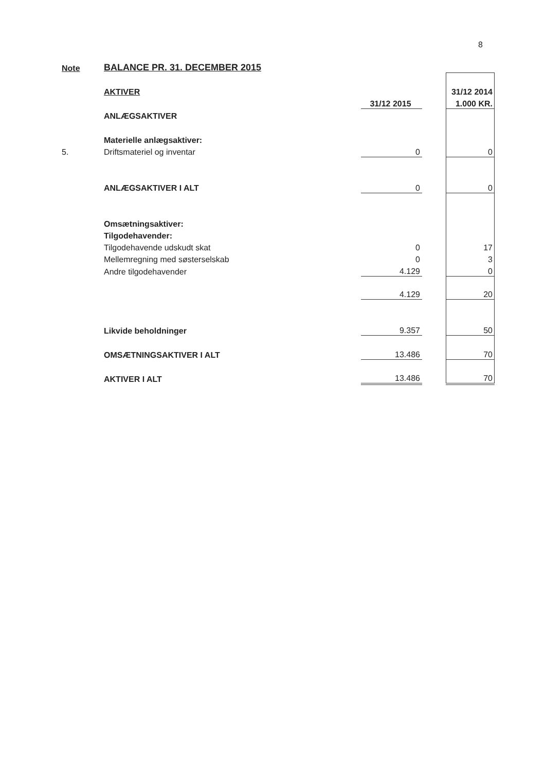8
| Note | BALANCE PR. 31. DECEMBER 2015 | | | |
| | AKTIVER | | | 31/12 2014 |
| | | 31/12 2015 | | 1.000 KR. |
| | ANLÆGSAKTIVER | | | |
| | Materielle anlægsaktiver: | | | |
| 5. | Driftsmateriel og inventar | 0 | | 0 |
| | ANLÆGSAKTIVER I ALT | 0 | | 0 |
| | Omsætningsaktiver: | | | |
| | Tilgodehavender: | | | |
| | Tilgodehavende udskudt skat | 0 | | 17 |
| | Mellemregning med søsterselskab | 0 | | 3 |
| | Andre tilgodehavender | 4.129 | | 0 |
| | | 4.129 | | 20 |
| | Likvide beholdninger | 9.357 | | 50 |
| | OMSÆTNINGSAKTIVER I ALT | 13.486 | | 70 |
| | AKTIVER I ALT | 13.486 | | 70 |